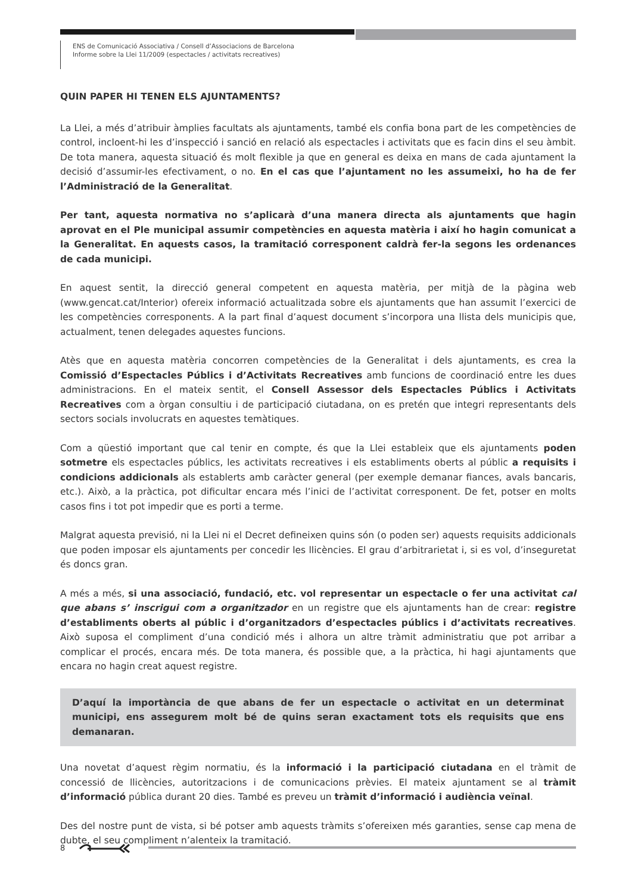ENS de Comunicació Associativa / Consell d’Associacions de Barcelona
Informe sobre la Llei 11/2009 (espectacles / activitats recreatives)
QUIN PAPER HI TENEN ELS AJUNTAMENTS?
La Llei, a més d’atribuir àmplies facultats als ajuntaments, també els confia bona part de les competències de control, incloent-hi les d’inspecció i sanció en relació als espectacles i activitats que es facin dins el seu àmbit. De tota manera, aquesta situació és molt flexible ja que en general es deixa en mans de cada ajuntament la decisió d’assumir-les efectivament, o no. En el cas que l’ajuntament no les assumeixi, ho ha de fer l’Administració de la Generalitat.
Per tant, aquesta normativa no s’aplicarà d’una manera directa als ajuntaments que hagin aprovat en el Ple municipal assumir competències en aquesta matèria i així ho hagin comunicat a la Generalitat. En aquests casos, la tramitació corresponent caldrà fer-la segons les ordenances de cada municipi.
En aquest sentit, la direcció general competent en aquesta matèria, per mitjà de la pàgina web (www.gencat.cat/Interior) ofereix informació actualitzada sobre els ajuntaments que han assumit l’exercici de les competències corresponents. A la part final d’aquest document s’incorpora una llista dels municipis que, actualment, tenen delegades aquestes funcions.
Atès que en aquesta matèria concorren competències de la Generalitat i dels ajuntaments, es crea la Comissió d’Espectacles Públics i d’Activitats Recreatives amb funcions de coordinació entre les dues administracions. En el mateix sentit, el Consell Assessor dels Espectacles Públics i Activitats Recreatives com a òrgan consultiu i de participació ciutadana, on es pretén que integri representants dels sectors socials involucrats en aquestes temàtiques.
Com a qüestió important que cal tenir en compte, és que la Llei estableix que els ajuntaments poden sotmetre els espectacles públics, les activitats recreatives i els establiments oberts al públic a requisits i condicions addicionals als establerts amb caràcter general (per exemple demanar fiances, avals bancaris, etc.). Això, a la pràctica, pot dificultar encara més l’inici de l’activitat corresponent. De fet, potser en molts casos fins i tot pot impedir que es porti a terme.
Malgrat aquesta previsió, ni la Llei ni el Decret defineixen quins són (o poden ser) aquests requisits addicionals que poden imposar els ajuntaments per concedir les llicències. El grau d’arbitrarietat i, si es vol, d’inseguretat és doncs gran.
A més a més, si una associació, fundació, etc. vol representar un espectacle o fer una activitat cal que abans s’ inscrigui com a organitzador en un registre que els ajuntaments han de crear: registre d’establiments oberts al públic i d’organitzadors d’espectacles públics i d’activitats recreatives. Això suposa el compliment d’una condició més i alhora un altre tràmit administratiu que pot arribar a complicar el procés, encara més. De tota manera, és possible que, a la pràctica, hi hagi ajuntaments que encara no hagin creat aquest registre.
D’aquí la importància de que abans de fer un espectacle o activitat en un determinat municipi, ens assegurem molt bé de quins seran exactament tots els requisits que ens demanaran.
Una novetat d’aquest règim normatiu, és la informació i la participació ciutadana en el tràmit de concessió de llicències, autoritzacions i de comunicacions prèvies. El mateix ajuntament se al tràmit d’informació pública durant 20 dies. També es preveu un tràmit d’informació i audiència veïnal.
Des del nostre punt de vista, si bé potser amb aquests tràmits s’ofereixen més garanties, sense cap mena de dubte, el seu compliment n’alenteix la tramitació.
8